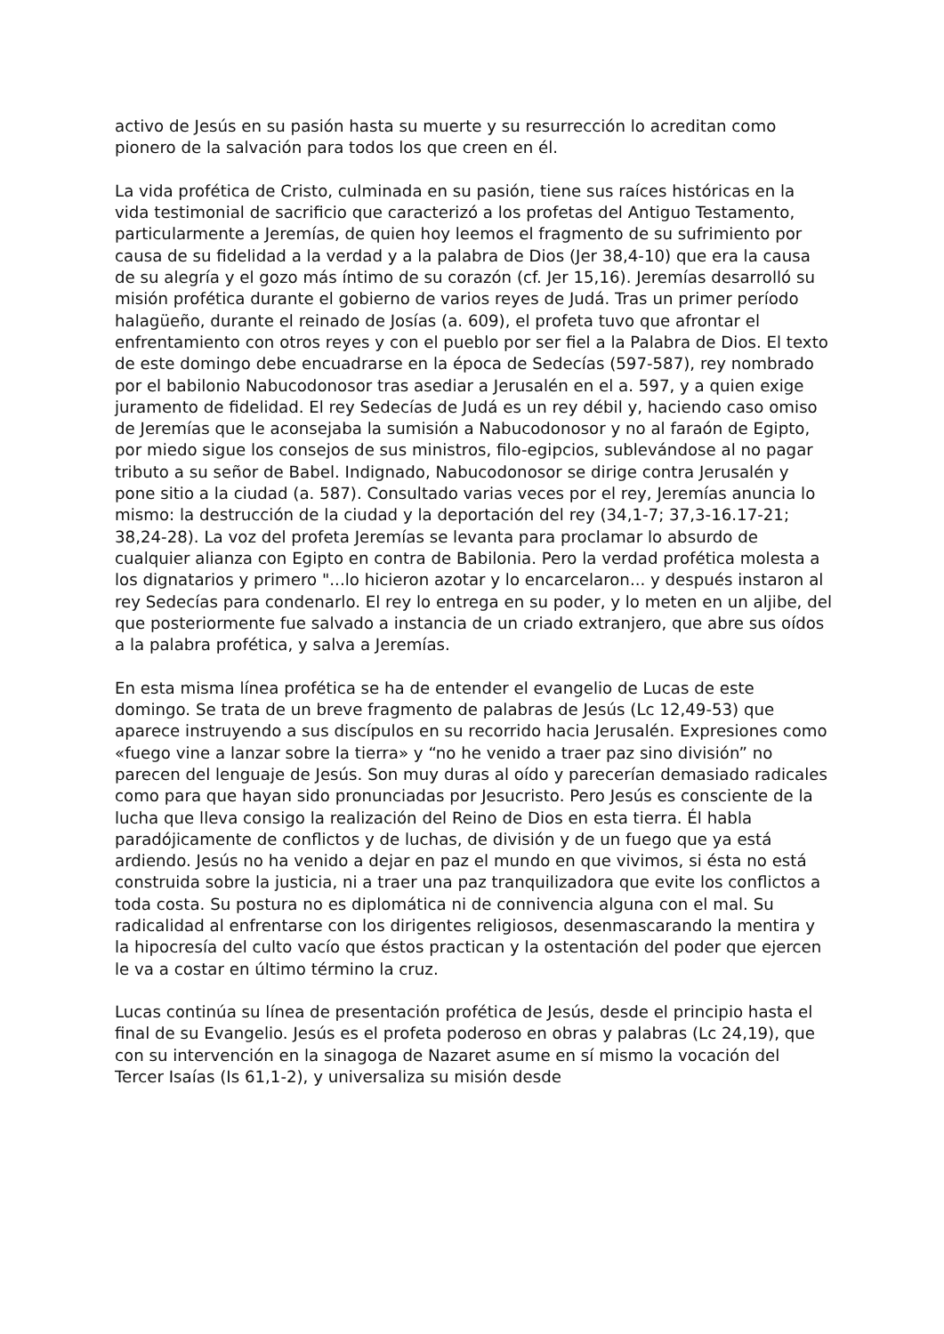activo de Jesús en su pasión hasta su muerte y su resurrección lo acreditan como pionero de la salvación para todos los que creen en él.
La vida profética de Cristo, culminada en su pasión, tiene sus raíces históricas en la vida testimonial de sacrificio que caracterizó a los profetas del Antiguo Testamento, particularmente a Jeremías, de quien hoy leemos el fragmento de su sufrimiento por causa de su fidelidad a la verdad y a la palabra de Dios (Jer 38,4-10) que era la causa de su alegría y el gozo más íntimo de su corazón (cf. Jer 15,16). Jeremías desarrolló su misión profética durante el gobierno de varios reyes de Judá. Tras un primer período halagüeño, durante el reinado de Josías (a. 609), el profeta tuvo que afrontar el enfrentamiento con otros reyes y con el pueblo por ser fiel a la Palabra de Dios. El texto de este domingo debe encuadrarse en la época de Sedecías (597-587), rey nombrado por el babilonio Nabucodonosor tras asediar a Jerusalén en el a. 597, y a quien exige juramento de fidelidad. El rey Sedecías de Judá es un rey débil y, haciendo caso omiso de Jeremías que le aconsejaba la sumisión a Nabucodonosor y no al faraón de Egipto, por miedo sigue los consejos de sus ministros, filo-egipcios, sublevándose al no pagar tributo a su señor de Babel. Indignado, Nabucodonosor se dirige contra Jerusalén y pone sitio a la ciudad (a. 587). Consultado varias veces por el rey, Jeremías anuncia lo mismo: la destrucción de la ciudad y la deportación del rey (34,1-7; 37,3-16.17-21; 38,24-28). La voz del profeta Jeremías se levanta para proclamar lo absurdo de cualquier alianza con Egipto en contra de Babilonia. Pero la verdad profética molesta a los dignatarios y primero "...lo hicieron azotar y lo encarcelaron... y después instaron al rey Sedecías para condenarlo. El rey lo entrega en su poder, y lo meten en un aljibe, del que posteriormente fue salvado a instancia de un criado extranjero, que abre sus oídos a la palabra profética, y salva a Jeremías.
En esta misma línea profética se ha de entender el evangelio de Lucas de este domingo. Se trata de un breve fragmento de palabras de Jesús (Lc 12,49-53) que aparece instruyendo a sus discípulos en su recorrido hacia Jerusalén. Expresiones como «fuego vine a lanzar sobre la tierra» y “no he venido a traer paz sino división” no parecen del lenguaje de Jesús. Son muy duras al oído y parecerían demasiado radicales como para que hayan sido pronunciadas por Jesucristo. Pero Jesús es consciente de la lucha que lleva consigo la realización del Reino de Dios en esta tierra. Él habla paradójicamente de conflictos y de luchas, de división y de un fuego que ya está ardiendo. Jesús no ha venido a dejar en paz el mundo en que vivimos, si ésta no está construida sobre la justicia, ni a traer una paz tranquilizadora que evite los conflictos a toda costa. Su postura no es diplomática ni de connivencia alguna con el mal. Su radicalidad al enfrentarse con los dirigentes religiosos, desenmascarando la mentira y la hipocresía del culto vacío que éstos practican y la ostentación del poder que ejercen le va a costar en último término la cruz.
Lucas continúa su línea de presentación profética de Jesús, desde el principio hasta el final de su Evangelio. Jesús es el profeta poderoso en obras y palabras (Lc 24,19), que con su intervención en la sinagoga de Nazaret asume en sí mismo la vocación del Tercer Isaías (Is 61,1-2), y universaliza su misión desde